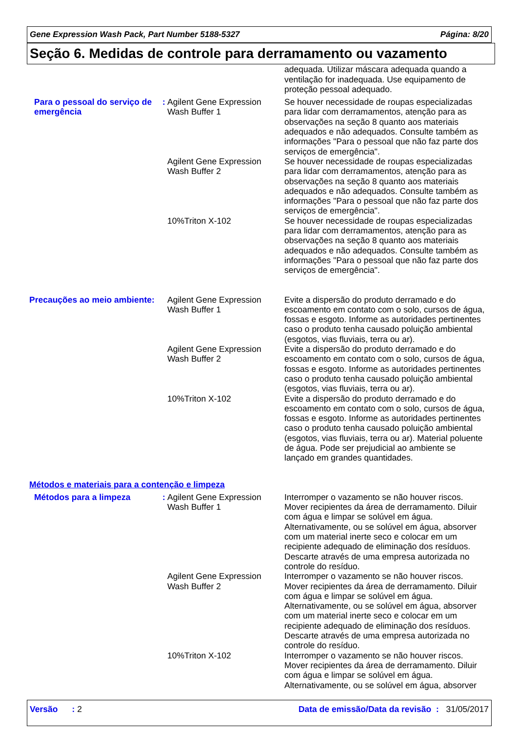Gene Expression Wash Pack, Part Number 5188-5327 Página: 8/20
Seção 6. Medidas de controle para derramamento ou vazamento
| | | | adequada. Utilizar máscara adequada quando a ventilação for inadequada. Use equipamento de proteção pessoal adequado. |
| Para o pessoal do serviço de emergência | : | Agilent Gene Expression Wash Buffer 1 | Se houver necessidade de roupas especializadas para lidar com derramamentos, atenção para as observações na seção 8 quanto aos materiais adequados e não adequados. Consulte também as informações "Para o pessoal que não faz parte dos serviços de emergência". |
| | | Agilent Gene Expression Wash Buffer 2 | Se houver necessidade de roupas especializadas para lidar com derramamentos, atenção para as observações na seção 8 quanto aos materiais adequados e não adequados. Consulte também as informações "Para o pessoal que não faz parte dos serviços de emergência". |
| | | 10%Triton X-102 | Se houver necessidade de roupas especializadas para lidar com derramamentos, atenção para as observações na seção 8 quanto aos materiais adequados e não adequados. Consulte também as informações "Para o pessoal que não faz parte dos serviços de emergência". |
| Precauções ao meio ambiente: | | Agilent Gene Expression Wash Buffer 1 | Evite a dispersão do produto derramado e do escoamento em contato com o solo, cursos de água, fossas e esgoto. Informe as autoridades pertinentes caso o produto tenha causado poluição ambiental (esgotos, vias fluviais, terra ou ar). |
| | | Agilent Gene Expression Wash Buffer 2 | Evite a dispersão do produto derramado e do escoamento em contato com o solo, cursos de água, fossas e esgoto. Informe as autoridades pertinentes caso o produto tenha causado poluição ambiental (esgotos, vias fluviais, terra ou ar). |
| | | 10%Triton X-102 | Evite a dispersão do produto derramado e do escoamento em contato com o solo, cursos de água, fossas e esgoto. Informe as autoridades pertinentes caso o produto tenha causado poluição ambiental (esgotos, vias fluviais, terra ou ar). Material poluente de água. Pode ser prejudicial ao ambiente se lançado em grandes quantidades. |
Métodos e materiais para a contenção e limpeza
| Métodos para a limpeza | : | Agilent Gene Expression Wash Buffer 1 | Interromper o vazamento se não houver riscos. Mover recipientes da área de derramamento. Diluir com água e limpar se solúvel em água. Alternativamente, ou se solúvel em água, absorver com um material inerte seco e colocar em um recipiente adequado de eliminação dos resíduos. Descarte através de uma empresa autorizada no controle do resíduo. |
| | | Agilent Gene Expression Wash Buffer 2 | Interromper o vazamento se não houver riscos. Mover recipientes da área de derramamento. Diluir com água e limpar se solúvel em água. Alternativamente, ou se solúvel em água, absorver com um material inerte seco e colocar em um recipiente adequado de eliminação dos resíduos. Descarte através de uma empresa autorizada no controle do resíduo. |
| | | 10%Triton X-102 | Interromper o vazamento se não houver riscos. Mover recipientes da área de derramamento. Diluir com água e limpar se solúvel em água. Alternativamente, ou se solúvel em água, absorver |
Versão : 2 Data de emissão/Data da revisão : 31/05/2017